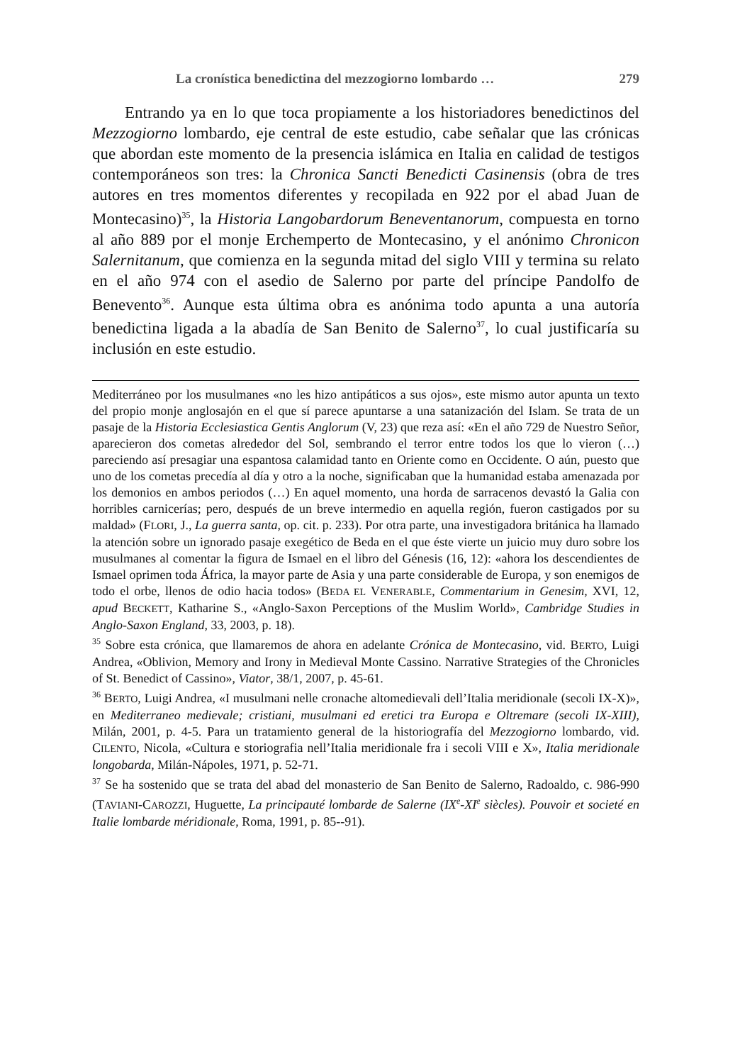La cronística benedictina del mezzogiorno lombardo … 279
Entrando ya en lo que toca propiamente a los historiadores benedictinos del Mezzogiorno lombardo, eje central de este estudio, cabe señalar que las crónicas que abordan este momento de la presencia islámica en Italia en calidad de testigos contemporáneos son tres: la Chronica Sancti Benedicti Casinensis (obra de tres autores en tres momentos diferentes y recopilada en 922 por el abad Juan de Montecasino)<sup>35</sup>, la Historia Langobardorum Beneventanorum, compuesta en torno al año 889 por el monje Erchemperto de Montecasino, y el anónimo Chronicon Salernitanum, que comienza en la segunda mitad del siglo VIII y termina su relato en el año 974 con el asedio de Salerno por parte del príncipe Pandolfo de Benevento<sup>36</sup>. Aunque esta última obra es anónima todo apunta a una autoría benedictina ligada a la abadía de San Benito de Salerno<sup>37</sup>, lo cual justificaría su inclusión en este estudio.
Mediterráneo por los musulmanes «no les hizo antipáticos a sus ojos», este mismo autor apunta un texto del propio monje anglosajón en el que sí parece apuntarse a una satanización del Islam. Se trata de un pasaje de la Historia Ecclesiastica Gentis Anglorum (V, 23) que reza así: «En el año 729 de Nuestro Señor, aparecieron dos cometas alrededor del Sol, sembrando el terror entre todos los que lo vieron (…) pareciendo así presagiar una espantosa calamidad tanto en Oriente como en Occidente. O aún, puesto que uno de los cometas precedía al día y otro a la noche, significaban que la humanidad estaba amenazada por los demonios en ambos periodos (…) En aquel momento, una horda de sarracenos devastó la Galia con horribles carnicerías; pero, después de un breve intermedio en aquella región, fueron castigados por su maldad» (FLORI, J., La guerra santa, op. cit. p. 233). Por otra parte, una investigadora británica ha llamado la atención sobre un ignorado pasaje exegético de Beda en el que éste vierte un juicio muy duro sobre los musulmanes al comentar la figura de Ismael en el libro del Génesis (16, 12): «ahora los descendientes de Ismael oprimen toda África, la mayor parte de Asia y una parte considerable de Europa, y son enemigos de todo el orbe, llenos de odio hacia todos» (BEDA EL VENERABLE, Commentarium in Genesim, XVI, 12, apud BECKETT, Katharine S., «Anglo-Saxon Perceptions of the Muslim World», Cambridge Studies in Anglo-Saxon England, 33, 2003, p. 18).
<sup>35</sup> Sobre esta crónica, que llamaremos de ahora en adelante Crónica de Montecasino, vid. BERTO, Luigi Andrea, «Oblivion, Memory and Irony in Medieval Monte Cassino. Narrative Strategies of the Chronicles of St. Benedict of Cassino», Viator, 38/1, 2007, p. 45-61.
<sup>36</sup> BERTO, Luigi Andrea, «I musulmani nelle cronache altomedievali dell’Italia meridionale (secoli IX-X)», en Mediterraneo medievale; cristiani, musulmani ed eretici tra Europa e Oltremare (secoli IX-XIII), Milán, 2001, p. 4-5. Para un tratamiento general de la historiografía del Mezzogiorno lombardo, vid. CILENTO, Nicola, «Cultura e storiografia nell’Italia meridionale fra i secoli VIII e X», Italia meridionale longobarda, Milán-Nápoles, 1971, p. 52-71.
<sup>37</sup> Se ha sostenido que se trata del abad del monasterio de San Benito de Salerno, Radoaldo, c. 986-990 (TAVIANI-CAROZZI, Huguette, La principauté lombarde de Salerne (IX<sup>e</sup>-XI<sup>e</sup> siècles). Pouvoir et societé en Italie lombarde méridionale, Roma, 1991, p. 85-‑91).